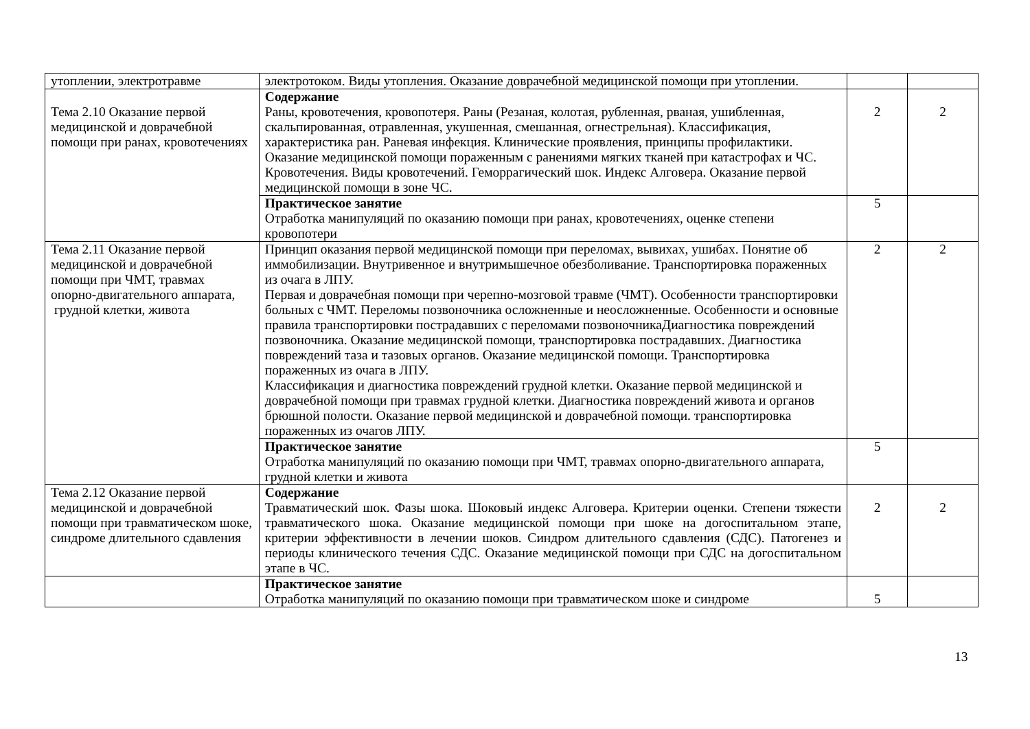| утоплении, электротравме | электротоком. Виды утопления. Оказание доврачебной медицинской помощи при утоплении. | | |
| Тема 2.10 Оказание первой медицинской и доврачебной помощи при ранах, кровотечениях | Содержание Раны, кровотечения, кровопотеря. Раны (Резаная, колотая, рубленная, рваная, ушибленная, скальпированная, отравленная, укушенная, смешанная, огнестрельная). Классификация, характеристика ран. Раневая инфекция. Клинические проявления, принципы профилактики. Оказание медицинской помощи пораженным с ранениями мягких тканей при катастрофах и ЧС. Кровотечения. Виды кровотечений. Геморрагический шок. Индекс Алговера. Оказание первой медицинской помощи в зоне ЧС. | 2 | 2 |
| | Практическое занятие Отработка манипуляций по оказанию помощи при ранах, кровотечениях, оценке степени кровопотери | 5 | |
| Тема 2.11 Оказание первой медицинской и доврачебной помощи при ЧМТ, травмах опорно-двигательного аппарата, грудной клетки, живота | Принцип оказания первой медицинской помощи при переломах, вывихах, ушибах. Понятие об иммобилизации. Внутривенное и внутримышечное обезболивание. Транспортировка пораженных из очага в ЛПУ. Первая и доврачебная помощи при черепно-мозговой травме (ЧМТ). Особенности транспортировки больных с ЧМТ. Переломы позвоночника осложненные и неосложненные. Особенности и основные правила транспортировки пострадавших с переломами позвоночникаДиагностика повреждений позвоночника. Оказание медицинской помощи, транспортировка пострадавших. Диагностика повреждений таза и тазовых органов. Оказание медицинской помощи. Транспортировка пораженных из очага в ЛПУ. Классификация и диагностика повреждений грудной клетки. Оказание первой медицинской и доврачебной помощи при травмах грудной клетки. Диагностика повреждений живота и органов брюшной полости. Оказание первой медицинской и доврачебной помощи. транспортировка пораженных из очагов ЛПУ. | 2 | 2 |
| | Практическое занятие Отработка манипуляций по оказанию помощи при ЧМТ, травмах опорно-двигательного аппарата, грудной клетки и живота | 5 | |
| Тема 2.12 Оказание первой медицинской и доврачебной помощи при травматическом шоке, синдроме длительного сдавления | Содержание Травматический шок. Фазы шока. Шоковый индекс Алговера. Критерии оценки. Степени тяжести травматического шока. Оказание медицинской помощи при шоке на догоспитальном этапе, критерии эффективности в лечении шоков. Синдром длительного сдавления (СДС). Патогенез и периоды клинического течения СДС. Оказание медицинской помощи при СДС на догоспитальном этапе в ЧС. | 2 | 2 |
| | Практическое занятие Отработка манипуляций по оказанию помощи при травматическом шоке и синдроме | 5 | |
13